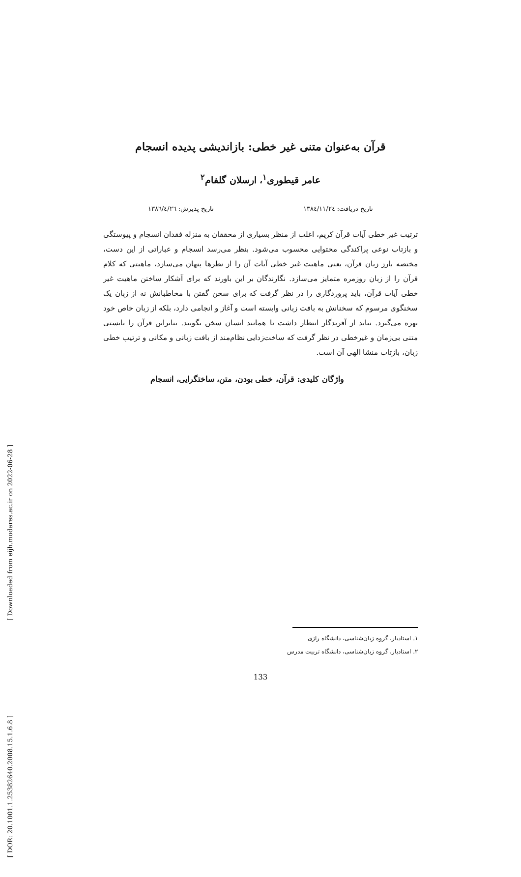[ Downloaded from eijh.modares.ac.ir on 2022-06-28 ]
[ DOR: 20.1001.1.25382640.2008.15.1.6.8 ]
قرآن به‌عنوان متنی غیر خطی: بازاندیشی پدیده انسجام
عامر قیطوری<sup>۱</sup>، ارسلان گلفام<sup>۲</sup>
تاریخ دریافت: ۱۳۸٤/۱۱/۲٤ تاریخ پذیرش: ۱۳۸٦/٤/۲٦
ترتیب غیر خطی آیات قرآن کریم، اغلب از منظر بسیاری از محققان به منزله فقدان انسجام و پیوستگی و بازتاب نوعی پراکندگی محتوایی محسوب می‌شود. بنظر می‌رسد انسجام و عباراتی از این دست، مختصه بارز زبان قرآن، یعنی ماهیت غیر خطی آیات آن را از نظرها پنهان می‌سازد، ماهیتی که کلام قرآن را از زبان روزمره متمایز می‌سازد. نگارندگان بر این باورند که برای آشکار ساختن ماهیت غیر خطی آیات قرآن، باید پروردگاری را در نظر گرفت که برای سخن گفتن با مخاطبانش نه از زبان یک سخنگوی مرسوم که سخنانش به بافت زبانی وابسته است و آغاز و انجامی دارد، بلکه از زبان خاص خود بهره می‌گیرد. نباید از آفریدگار انتظار داشت تا همانند انسان سخن بگویید. بنابراین قرآن را بایستی متنی بی‌زمان و غیرخطی در نظر گرفت که ساخت‌زدایی نظام‌مند از بافت زبانی و مکانی و ترتیب خطی زبان، بازتاب منشا الهی آن است.
واژگان کلیدی: قرآن، خطی بودن، متن، ساختگرایی، انسجام
۱. استادیار، گروه زبان‌شناسی، دانشگاه رازی
۲. استادیار، گروه زبان‌شناسی، دانشگاه تربیت مدرس
133